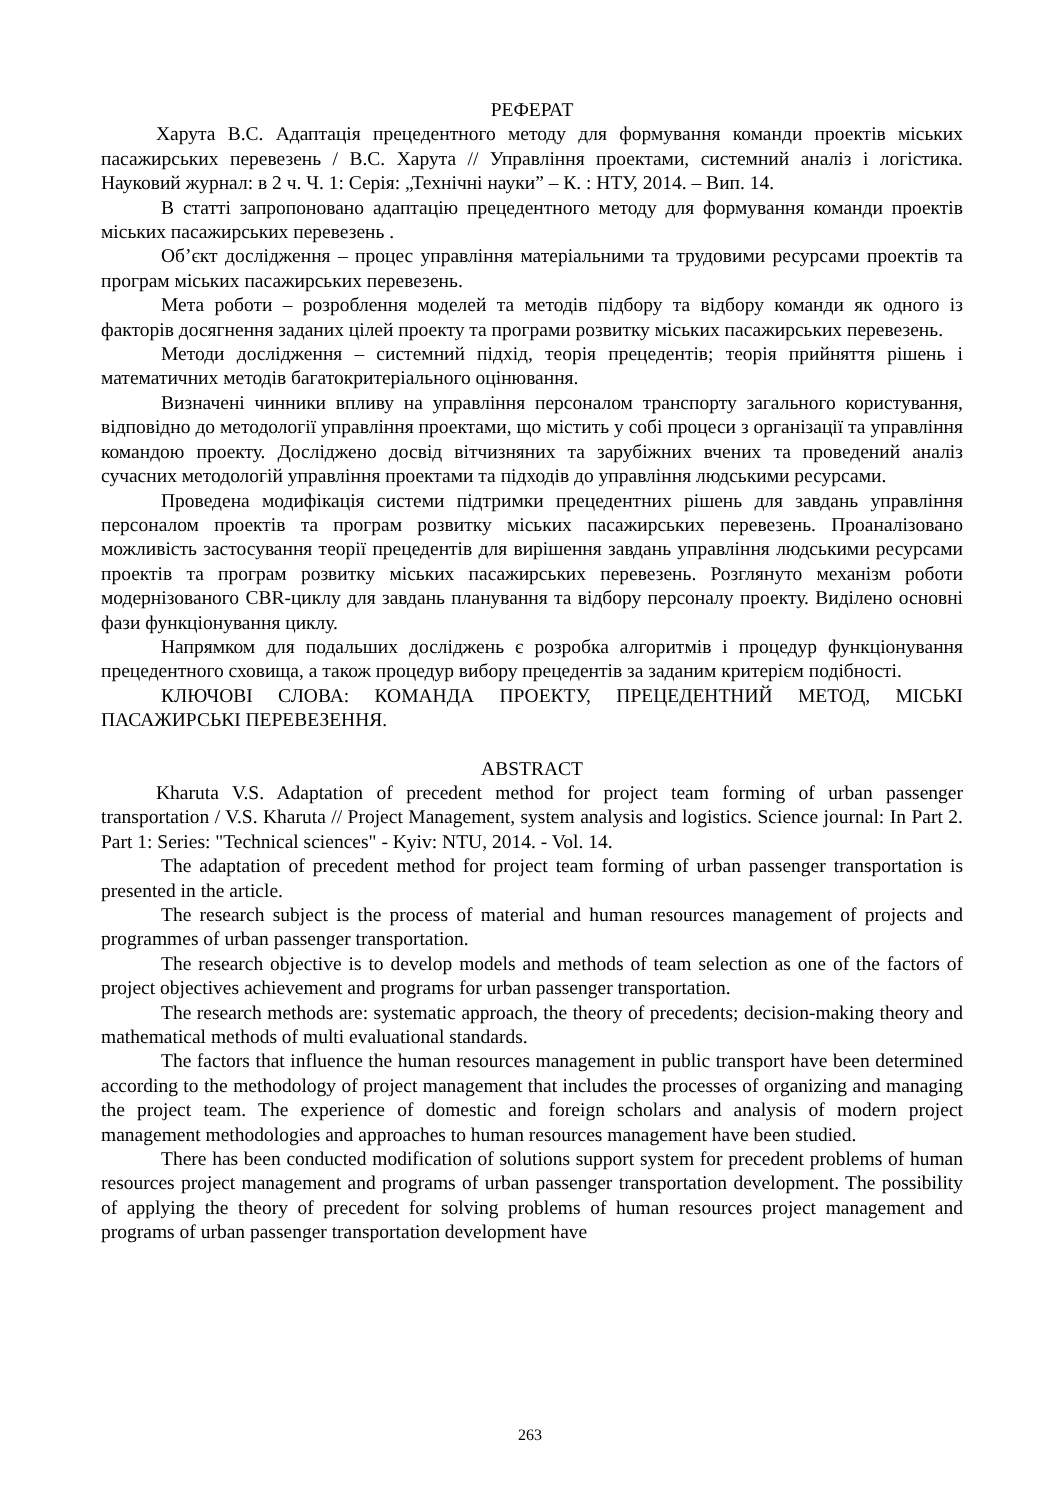РЕФЕРАТ
Харута В.С. Адаптація прецедентного методу для формування команди проектів міських пасажирських перевезень / В.С. Харута // Управління проектами, системний аналіз і логістика. Науковий журнал: в 2 ч. Ч. 1: Серія: „Технічні науки” – К. : НТУ, 2014. – Вип. 14.
В статті запропоновано адаптацію прецедентного методу для формування команди проектів міських пасажирських перевезень .
Об’єкт дослідження – процес управління матеріальними та трудовими ресурсами проектів та програм міських пасажирських перевезень.
Мета роботи – розроблення моделей та методів підбору та відбору команди як одного із факторів досягнення заданих цілей проекту та програми розвитку міських пасажирських перевезень.
Методи дослідження – системний підхід, теорія прецедентів; теорія прийняття рішень і математичних методів багатокритеріального оцінювання.
Визначені чинники впливу на управління персоналом транспорту загального користування, відповідно до методології управління проектами, що містить у собі процеси з організації та управління командою проекту. Досліджено досвід вітчизняних та зарубіжних вчених та проведений аналіз сучасних методологій управління проектами та підходів до управління людськими ресурсами.
Проведена модифікація системи підтримки прецедентних рішень для завдань управління персоналом проектів та програм розвитку міських пасажирських перевезень. Проаналізовано можливість застосування теорії прецедентів для вирішення завдань управління людськими ресурсами проектів та програм розвитку міських пасажирських перевезень. Розглянуто механізм роботи модернізованого CBR-циклу для завдань планування та відбору персоналу проекту. Виділено основні фази функціонування циклу.
Напрямком для подальших досліджень є розробка алгоритмів і процедур функціонування прецедентного сховища, а також процедур вибору прецедентів за заданим критерієм подібності.
КЛЮЧОВІ СЛОВА: КОМАНДА ПРОЕКТУ, ПРЕЦЕДЕНТНИЙ МЕТОД, МІСЬКІ ПАСАЖИРСЬКІ ПЕРЕВЕЗЕННЯ.
ABSTRACT
Kharuta V.S. Adaptation of precedent method for project team forming of urban passenger transportation / V.S. Kharuta // Project Management, system analysis and logistics. Science journal: In Part 2. Part 1: Series: "Technical sciences" - Kyiv: NTU, 2014. - Vol. 14.
The adaptation of precedent method for project team forming of urban passenger transportation is presented in the article.
The research subject is the process of material and human resources management of projects and programmes of urban passenger transportation.
The research objective is to develop models and methods of team selection as one of the factors of project objectives achievement and programs for urban passenger transportation.
The research methods are: systematic approach, the theory of precedents; decision-making theory and mathematical methods of multi evaluational standards.
The factors that influence the human resources management in public transport have been determined according to the methodology of project management that includes the processes of organizing and managing the project team. The experience of domestic and foreign scholars and analysis of modern project management methodologies and approaches to human resources management have been studied.
There has been conducted modification of solutions support system for precedent problems of human resources project management and programs of urban passenger transportation development. The possibility of applying the theory of precedent for solving problems of human resources project management and programs of urban passenger transportation development have
263